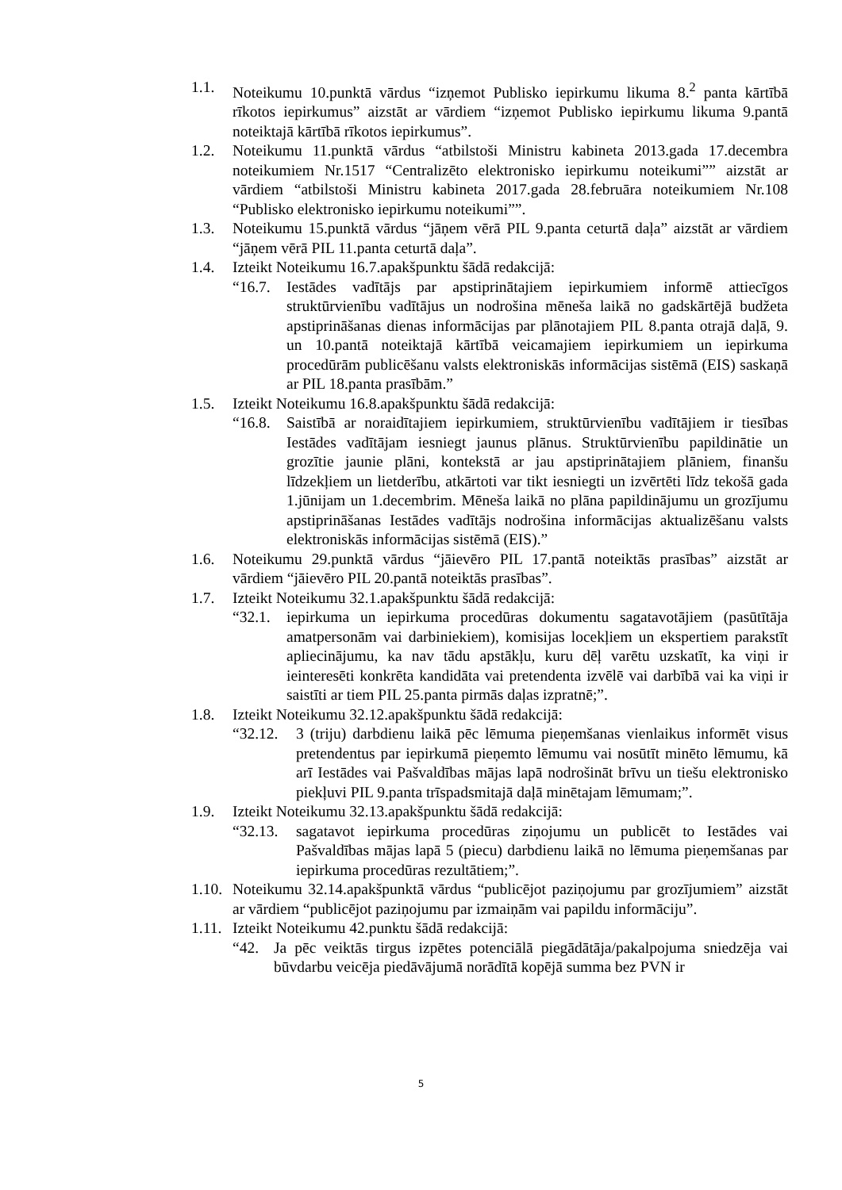1.1. Noteikumu 10.punktā vārdus “izņemot Publisko iepirkumu likuma 8.<sup>2</sup> panta kārtībā rīkotos iepirkumus” aizstāt ar vārdiem “izņemot Publisko iepirkumu likuma 9.pantā noteiktajā kārtībā rīkotos iepirkumus”.
1.2. Noteikumu 11.punktā vārdus “atbilstoši Ministru kabineta 2013.gada 17.decembra noteikumiem Nr.1517 “Centralizēto elektronisko iepirkumu noteikumi”” aizstāt ar vārdiem “atbilstoši Ministru kabineta 2017.gada 28.februāra noteikumiem Nr.108 “Publisko elektronisko iepirkumu noteikumi””.
1.3. Noteikumu 15.punktā vārdus “jāņem vērā PIL 9.panta ceturtā daļa” aizstāt ar vārdiem “jāņem vērā PIL 11.panta ceturtā daļa”.
1.4. Izteikt Noteikumu 16.7.apakšpunktu šādā redakcijā:
“16.7. Iestādes vadītājs par apstiprinātajiem iepirkumiem informē attiecīgos struktūrvienību vadītājus un nodrošina mēneša laikā no gadskārtējā budžeta apstiprināšanas dienas informācijas par plānotajiem PIL 8.panta otrajā daļā, 9. un 10.pantā noteiktajā kārtībā veicamajiem iepirkumiem un iepirkuma procedūrām publicēšanu valsts elektroniskās informācijas sistēmā (EIS) saskaņā ar PIL 18.panta prasībām.”
1.5. Izteikt Noteikumu 16.8.apakšpunktu šādā redakcijā:
“16.8. Saistībā ar noraidītajiem iepirkumiem, struktūrvienību vadītājiem ir tiesības Iestādes vadītājam iesniegt jaunus plānus. Struktūrvienību papildinātie un grozītie jaunie plāni, kontekstā ar jau apstiprinātajiem plāniem, finanšu līdzekļiem un lietderību, atkārtoti var tikt iesniegti un izvērtēti līdz tekošā gada 1.jūnijam un 1.decembrim. Mēneša laikā no plāna papildinājumu un grozījumu apstiprināšanas Iestādes vadītājs nodrošina informācijas aktualizēšanu valsts elektroniskās informācijas sistēmā (EIS).”
1.6. Noteikumu 29.punktā vārdus “jāievēro PIL 17.pantā noteiktās prasības” aizstāt ar vārdiem “jāievēro PIL 20.pantā noteiktās prasības”.
1.7. Izteikt Noteikumu 32.1.apakšpunktu šādā redakcijā:
“32.1. iepirkuma un iepirkuma procedūras dokumentu sagatavotājiem (pasūtītāja amatpersonām vai darbiniekiem), komisijas locekļiem un ekspertiem parakstīt apliecinājumu, ka nav tādu apstākļu, kuru dēļ varētu uzskatīt, ka viņi ir ieinteresēti konkrēta kandidāta vai pretendenta izvēlē vai darbībā vai ka viņi ir saistīti ar tiem PIL 25.panta pirmās daļas izpratnē;”.
1.8. Izteikt Noteikumu 32.12.apakšpunktu šādā redakcijā:
“32.12. 3 (triju) darbdienu laikā pēc lēmuma pieņemšanas vienlaikus informēt visus pretendentus par iepirkumā pieņemto lēmumu vai nosūtīt minēto lēmumu, kā arī Iestādes vai Pašvaldības mājas lapā nodrošināt brīvu un tiešu elektronisko piekļuvi PIL 9.panta trīspadsmitajā daļā minētajam lēmumam;”.
1.9. Izteikt Noteikumu 32.13.apakšpunktu šādā redakcijā:
“32.13. sagatavot iepirkuma procedūras ziņojumu un publicēt to Iestādes vai Pašvaldības mājas lapā 5 (piecu) darbdienu laikā no lēmuma pieņemšanas par iepirkuma procedūras rezultātiem;”.
1.10. Noteikumu 32.14.apakšpunktā vārdus “publicējot paziņojumu par grozījumiem” aizstāt ar vārdiem “publicējot paziņojumu par izmaiņām vai papildu informāciju”.
1.11. Izteikt Noteikumu 42.punktu šādā redakcijā:
“42. Ja pēc veiktās tirgus izpētes potenciālā piegādātāja/pakalpojuma sniedzēja vai būvdarbu veicēja piedāvājumā norādītā kopējā summa bez PVN ir
5